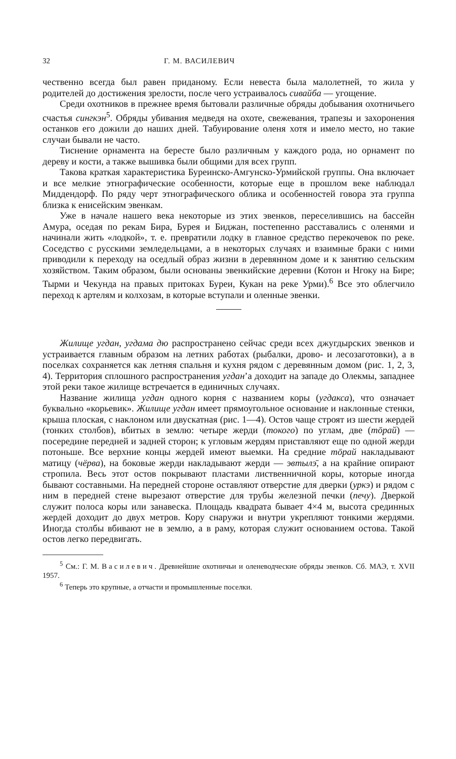32 Г. М. ВАСИЛЕВИЧ
чественно всегда был равен приданому. Если невеста была малолетней, то жила у родителей до достижения зрелости, после чего устраивалось сивайба — угощение.
Среди охотников в прежнее время бытовали различные обряды добывания охотничьего счастья сингкэн<sup>5</sup>. Обряды убивания медведя на охоте, свежевания, трапезы и захоронения останков его дожили до наших дней. Табуирование оленя хотя и имело место, но такие случаи бывали не часто.
Тиснение орнамента на бересте было различным у каждого рода, но орнамент по дереву и кости, а также вышивка были общими для всех групп.
Такова краткая характеристика Буреинско-Амгунско-Урмийской группы. Она включает и все мелкие этнографические особенности, которые еще в прошлом веке наблюдал Миддендорф. По ряду черт этнографического облика и особенностей говора эта группа близка к енисейским эвенкам.
Уже в начале нашего века некоторые из этих эвенков, переселившись на бассейн Амура, оседая по рекам Бира, Бурея и Биджан, постепенно расставались с оленями и начинали жить «лодкой», т. е. превратили лодку в главное средство перекочевок по реке. Соседство с русскими земледельцами, а в некоторых случаях и взаимные браки с ними приводили к переходу на оседлый образ жизни в деревянном доме и к занятию сельским хозяйством. Таким образом, были основаны эвенкийские деревни (Котон и Нгоку на Бире; Тырми и Чекунда на правых притоках Буреи, Кукан на реке Урми).<sup>6</sup> Все это облегчило переход к артелям и колхозам, в которые вступали и оленные эвенки.
Жилище угдан, угдама дю распространено сейчас среди всех джугдырских эвенков и устраивается главным образом на летних работах (рыбалки, дрово- и лесозаготовки), а в поселках сохраняется как летняя спальня и кухня рядом с деревянным домом (рис. 1, 2, 3, 4). Территория сплошного распространения угдан’а доходит на западе до Олекмы, западнее этой реки такое жилище встречается в единичных случаях.
Название жилища угдан одного корня с названием коры (угдакса), что означает буквально «корьевик». Жилище угдан имеет прямоугольное основание и наклонные стенки, крыша плоская, с наклоном или двускатная (рис. 1—4). Остов чаще строят из шести жердей (тонких столбов), вбитых в землю: четыре жерди (токого) по углам, две (тōрай) — посередине передней и задней сторон; к угловым жердям приставляют еще по одной жерди потоньше. Все верхние концы жердей имеют выемки. На средние тōрай накладывают матицу (чёрва), на боковые жерди накладывают жерди — эвтылэ̄, а на крайние опирают стропила. Весь этот остов покрывают пластами лиственничной коры, которые иногда бывают составными. На передней стороне оставляют отверстие для дверки (уркэ) и рядом с ним в передней стене вырезают отверстие для трубы железной печки (печу). Дверкой служит полоса коры или занавеска. Площадь квадрата бывает 4×4 м, высота срединных жердей доходит до двух метров. Кору снаружи и внутри укрепляют тонкими жердями. Иногда столбы вбивают не в землю, а в раму, которая служит основанием остова. Такой остов легко передвигать.
<sup>5</sup> См.: Г. М. Василевич. Древнейшие охотничьи и оленеводческие обряды эвенков. Сб. МАЭ, т. XVII 1957.
<sup>6</sup> Теперь это крупные, а отчасти и промышленные поселки.